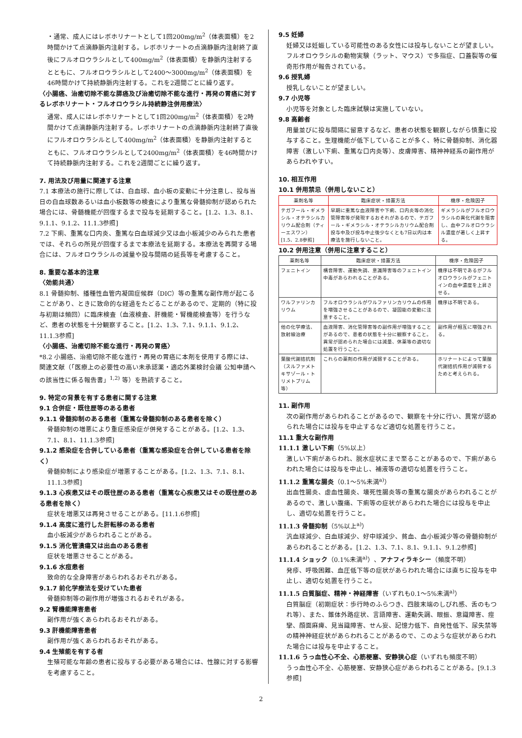・通常、成人にはレボホリナートとして1回200mg/m<sup>2</sup>（体表面積）を2時間かけて点滴静脈内注射する。レボホリナートの点滴静脈内注射終了直後にフルオロウラシルとして400mg/m<sup>2</sup>（体表面積）を静脈内注射するとともに、フルオロウラシルとして2400～3000mg/m<sup>2</sup>（体表面積）を46時間かけて持続静脈内注射する。これを2週間ごとに繰り返す。
〈小腸癌、治癒切除不能な膵癌及び治癒切除不能な進行・再発の胃癌に対するレボホリナート・フルオロウラシル持続静注併用療法〉
通常、成人にはレボホリナートとして1回200mg/m<sup>2</sup>（体表面積）を2時間かけて点滴静脈内注射する。レボホリナートの点滴静脈内注射終了直後にフルオロウラシルとして400mg/m<sup>2</sup>（体表面積）を静脈内注射するとともに、フルオロウラシルとして2400mg/m<sup>2</sup>（体表面積）を46時間かけて持続静脈内注射する。これを2週間ごとに繰り返す。
7. 用法及び用量に関連する注意
7.1 本療法の施行に際しては、白血球、血小板の変動に十分注意し、投与当日の白血球数あるいは血小板数等の検査により重篤な骨髄抑制が認められた場合には、骨髄機能が回復するまで投与を延期すること。[1.2、1.3、8.1、9.1.1、9.1.2、11.1.3参照]
7.2 下痢、重篤な口内炎、重篤な白血球減少又は血小板減少のみられた患者では、それらの所見が回復するまで本療法を延期する。本療法を再開する場合には、フルオロウラシルの減量や投与間隔の延長等を考慮すること。
8. 重要な基本的注意
〈効能共通〉
8.1 骨髄抑制、播種性血管内凝固症候群（DIC）等の重篤な副作用が起こることがあり、ときに致命的な経過をたどることがあるので、定期的（特に投与初期は頻回）に臨床検査（血液検査、肝機能・腎機能検査等）を行うなど、患者の状態を十分観察すること。[1.2、1.3、7.1、9.1.1、9.1.2、11.1.3参照]
〈小腸癌、治癒切除不能な進行・再発の胃癌〉
*8.2 小腸癌、治癒切除不能な進行・再発の胃癌に本剤を使用する際には、関連文献（「医療上の必要性の高い未承認薬・適応外薬検討会議 公知申請への該当性に係る報告書」<sup>1,2)</sup> 等）を熟読すること。
9. 特定の背景を有する患者に関する注意
9.1 合併症・既往歴等のある患者
9.1.1 骨髄抑制のある患者（重篤な骨髄抑制のある患者を除く）
骨髄抑制の増悪により重症感染症が併発することがある。[1.2、1.3、7.1、8.1、11.1.3参照]
9.1.2 感染症を合併している患者（重篤な感染症を合併している患者を除く）
骨髄抑制により感染症が増悪することがある。[1.2、1.3、7.1、8.1、11.1.3参照]
9.1.3 心疾患又はその既往歴のある患者（重篤な心疾患又はその既往歴のある患者を除く）
症状を増悪又は再発させることがある。[11.1.6参照]
9.1.4 高度に進行した肝転移のある患者
血小板減少があらわれることがある。
9.1.5 消化管潰瘍又は出血のある患者
症状を増悪させることがある。
9.1.6 水痘患者
致命的な全身障害があらわれるおそれがある。
9.1.7 前化学療法を受けていた患者
骨髄抑制等の副作用が増強されるおそれがある。
9.2 腎機能障害患者
副作用が強くあらわれるおそれがある。
9.3 肝機能障害患者
副作用が強くあらわれるおそれがある。
9.4 生殖能を有する者
生殖可能な年齢の患者に投与する必要がある場合には、性腺に対する影響を考慮すること。
9.5 妊婦
妊婦又は妊娠している可能性のある女性には投与しないことが望ましい。フルオロウラシルの動物実験（ラット、マウス）で多指症、口蓋裂等の催奇形作用が報告されている。
9.6 授乳婦
授乳しないことが望ましい。
9.7 小児等
小児等を対象とした臨床試験は実施していない。
9.8 高齢者
用量並びに投与間隔に留意するなど、患者の状態を観察しながら慎重に投与すること。生理機能が低下していることが多く、特に骨髄抑制、消化器障害（激しい下痢、重篤な口内炎等）、皮膚障害、精神神経系の副作用があらわれやすい。
10. 相互作用
10.1 併用禁忌（併用しないこと）
| 薬剤名等 | 臨床症状・措置方法 | 機序・危険因子 |
| --- | --- | --- |
| テガフール・ギメラシル・オテラシルカリウム配合剤（ティーエスワン） [1.5、2.8参照] | 早期に重篤な血液障害や下痢、口内炎等の消化管障害等が発現するおそれがあるので、テガフール・ギメラシル・オテラシルカリウム配合剤投与中及び投与中止後少なくとも7日以内は本療法を施行しないこと。 | ギメラシルがフルオロウラシルの異化代謝を阻害し、血中フルオロウラシル濃度が著しく上昇する。 |
10.2 併用注意（併用に注意すること）
| 薬剤名等 | 臨床症状・措置方法 | 機序・危険因子 |
| --- | --- | --- |
| フェニトイン | 構音障害、運動失調、意識障害等のフェニトイン中毒があらわれることがある。 | 機序は不明であるがフルオロウラシルがフェニトインの血中濃度を上昇させる。 |
| ワルファリンカリウム | フルオロウラシルがワルファリンカリウムの作用を増強させることがあるので、凝固能の変動に注意すること。 | 機序は不明である。 |
| 他の化学療法、放射線治療 | 血液障害、消化管障害等の副作用が増強することがあるので、患者の状態を十分に観察すること。異常が認められた場合には減量、休薬等の適切な処置を行うこと。 | 副作用が相互に増強される。 |
| 葉酸代謝拮抗剤 （スルファメトキサゾール・トリメトプリム等） | これらの薬剤の作用が減弱することがある。 | ホリナートによって葉酸代謝拮抗作用が減弱するためと考えられる。 |
11. 副作用
次の副作用があらわれることがあるので、観察を十分に行い、異常が認められた場合には投与を中止するなど適切な処置を行うこと。
11.1 重大な副作用
11.1.1 激しい下痢（5%以上）
激しい下痢があらわれ、脱水症状にまで至ることがあるので、下痢があらわれた場合には投与を中止し、補液等の適切な処置を行うこと。
11.1.2 重篤な腸炎（0.1～5%未満<sup>a)</sup>）
出血性腸炎、虚血性腸炎、壊死性腸炎等の重篤な腸炎があらわれることがあるので、激しい腹痛、下痢等の症状があらわれた場合には投与を中止し、適切な処置を行うこと。
11.1.3 骨髄抑制（5%以上<sup>a)</sup>）
汎血球減少、白血球減少、好中球減少、貧血、血小板減少等の骨髄抑制があらわれることがある。[1.2、1.3、7.1、8.1、9.1.1、9.1.2参照]
11.1.4 ショック（0.1%未満<sup>a)</sup>）、アナフィラキシー（頻度不明）
発疹、呼吸困難、血圧低下等の症状があらわれた場合には直ちに投与を中止し、適切な処置を行うこと。
11.1.5 白質脳症、精神・神経障害（いずれも0.1～5%未満<sup>a)</sup>）
白質脳症（初期症状：歩行時のふらつき、四肢末端のしびれ感、舌のもつれ等）、また、錐体外路症状、言語障害、運動失調、眼振、意識障害、痙攣、顔面麻痺、見当識障害、せん妄、記憶力低下、自発性低下、尿失禁等の精神神経症状があらわれることがあるので、このような症状があらわれた場合には投与を中止すること。
11.1.6 うっ血性心不全、心筋梗塞、安静狭心症（いずれも頻度不明）
うっ血性心不全、心筋梗塞、安静狭心症があらわれることがある。[9.1.3参照]
2